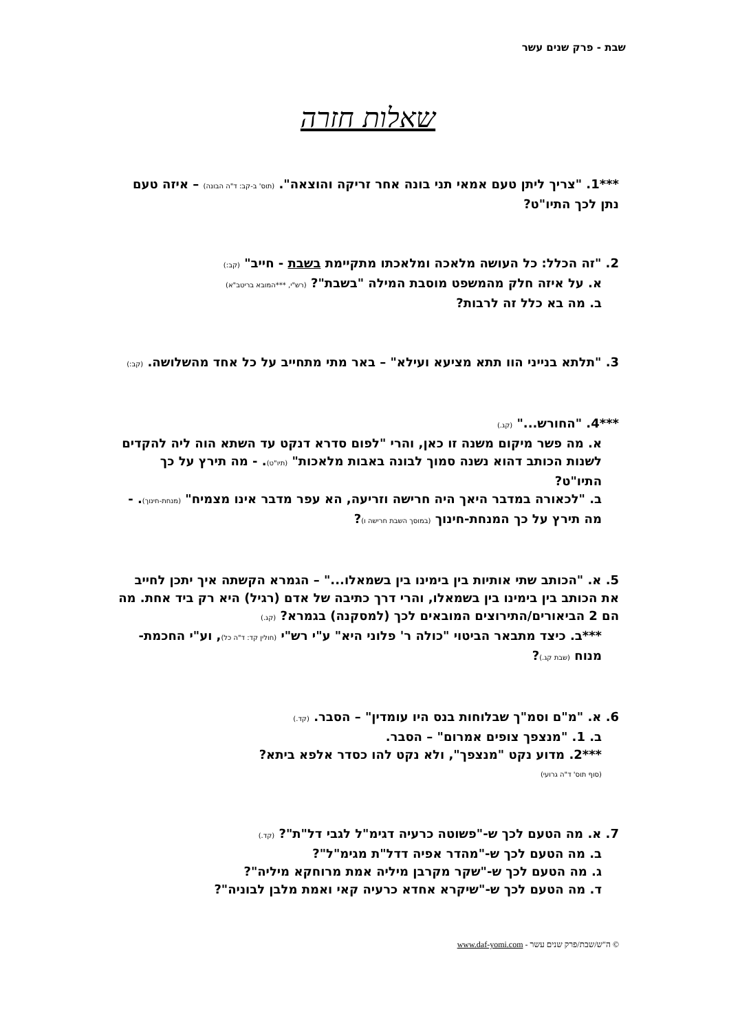שבת - פרק שנים עשר
שאלות חזרה
***1. "צריך ליתן טעם אמאי תני בונה אחר זריקה והוצאה". (תוס' ב-קב: ד"ה הבונה) – איזה טעם נתן לכך התיו"ט?
2. "זה הכלל: כל העושה מלאכה ומלאכתו מתקיימת בשבת - חייב" (קב:)
א. על איזה חלק מהמשפט מוסבת המילה "בשבת"? (רש"י, ***המובא בריטב"א)
ב. מה בא כלל זה לרבות?
3. "תלתא בנייני הוו תתא מציעא ועילא" – באר מתי מתחייב על כל אחד מהשלושה. (קב:)
***4. "החורש..." (קג.)
א. מה פשר מיקום משנה זו כאן, והרי "לפום סדרא דנקט עד השתא הוה ליה להקדים לשנות הכותב דהוא נשנה סמוך לבונה באבות מלאכות" (תיו"ט). - מה תירץ על כך התיו"ט?
ב. "לכאורה במדבר היאך היה חרישה וזריעה, הא עפר מדבר אינו מצמיח" (מנחת-חינוך). - מה תירץ על כך המנחת-חינוך (במוסך השבת חרישה ו)?
5. א. "הכותב שתי אותיות בין בימינו בין בשמאלו..." – הגמרא הקשתה איך יתכן לחייב את הכותב בין בימינו בין בשמאלו, והרי דרך כתיבה של אדם (רגיל) היא רק ביד אחת. מה הם 2 הביאורים/התירוצים המובאים לכך (למסקנה) בגמרא? (קג.)
***ב. כיצד מתבאר הביטוי "כולה ר' פלוני היא" ע"י רש"י (חולין קד: ד"ה כל), וע"י החכמת-מנוח (שבת קג.)?
6. א. "מ"ם וסמ"ך שבלוחות בנס היו עומדין" – הסבר. (קד.)
ב. 1. "מנצפך צופים אמרום" – הסבר.
***2. מדוע נקט "מנצפך", ולא נקט להו כסדר אלפא ביתא?
(סוף תוס' ד"ה גרועי)
7. א. מה הטעם לכך ש-"פשוטה כרעיה דגימ"ל לגבי דל"ת"? (קד.)
ב. מה הטעם לכך ש-"מהדר אפיה דדל"ת מגימ"ל"?
ג. מה הטעם לכך ש-"שקר מקרבן מיליה אמת מרוחקא מיליה"?
ד. מה הטעם לכך ש-"שיקרא אחדא כרעיה קאי ואמת מלבן לבוניה"?
© ה"ש/שבת/פרק שנים עשר - www.daf-yomi.com